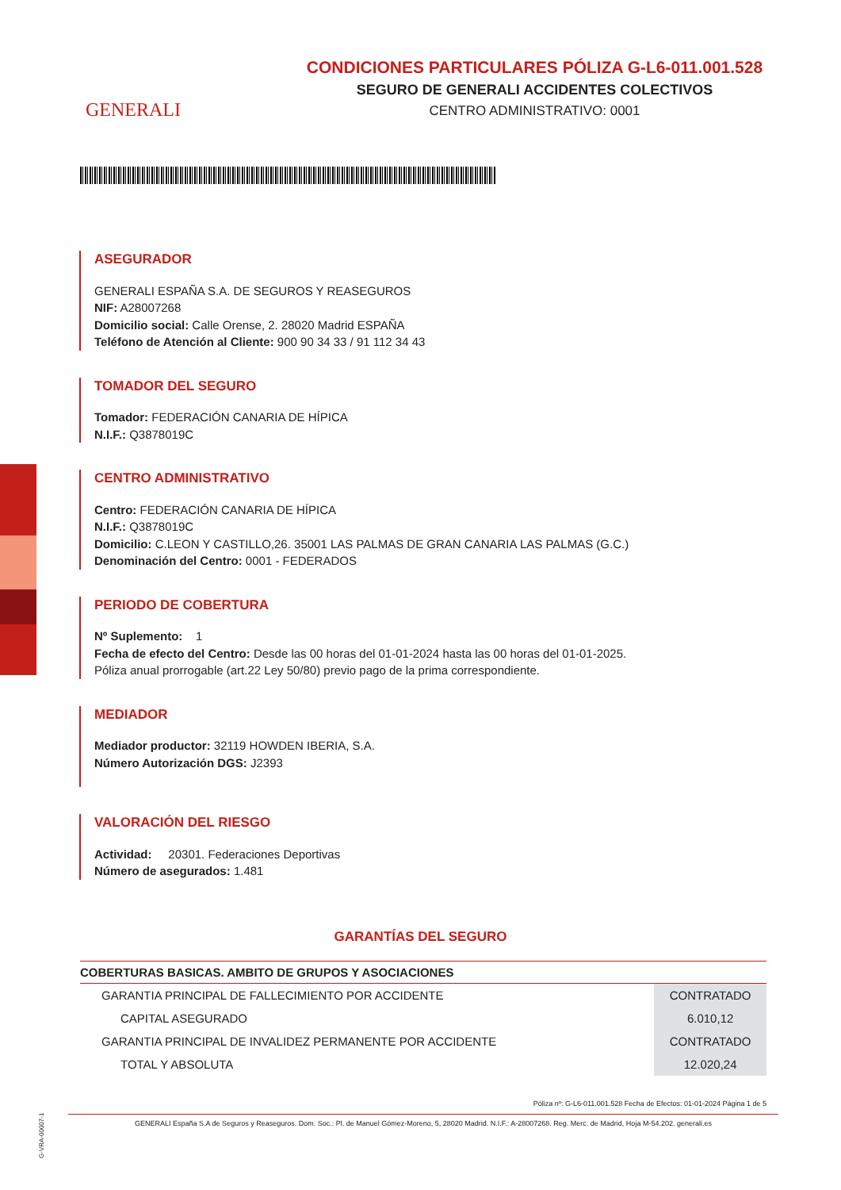GENERALI
CONDICIONES PARTICULARES PÓLIZA G-L6-011.001.528
SEGURO DE GENERALI ACCIDENTES COLECTIVOS
CENTRO ADMINISTRATIVO: 0001
ASEGURADOR
GENERALI ESPAÑA S.A. DE SEGUROS Y REASEGUROS
NIF: A28007268
Domicilio social: Calle Orense, 2. 28020 Madrid ESPAÑA
Teléfono de Atención al Cliente: 900 90 34 33 / 91 112 34 43
TOMADOR DEL SEGURO
Tomador: FEDERACIÓN CANARIA DE HÍPICA
N.I.F.: Q3878019C
CENTRO ADMINISTRATIVO
Centro: FEDERACIÓN CANARIA DE HÍPICA
N.I.F.: Q3878019C
Domicilio: C.LEON Y CASTILLO,26. 35001 LAS PALMAS DE GRAN CANARIA LAS PALMAS (G.C.)
Denominación del Centro: 0001 - FEDERADOS
PERIODO DE COBERTURA
Nº Suplemento: 1
Fecha de efecto del Centro: Desde las 00 horas del 01-01-2024 hasta las 00 horas del 01-01-2025.
Póliza anual prorrogable (art.22 Ley 50/80) previo pago de la prima correspondiente.
MEDIADOR
Mediador productor: 32119 HOWDEN IBERIA, S.A.
Número Autorización DGS: J2393
VALORACIÓN DEL RIESGO
Actividad: 20301. Federaciones Deportivas
Número de asegurados: 1.481
GARANTÍAS DEL SEGURO
| COBERTURAS BASICAS. AMBITO DE GRUPOS Y ASOCIACIONES | |
| --- | --- |
| GARANTIA PRINCIPAL DE FALLECIMIENTO POR ACCIDENTE | CONTRATADO |
| CAPITAL ASEGURADO | 6.010,12 |
| GARANTIA PRINCIPAL DE INVALIDEZ PERMANENTE POR ACCIDENTE | CONTRATADO |
| TOTAL Y ABSOLUTA | 12.020,24 |
Póliza nº: G-L6-011.001.528 Fecha de Efectos: 01-01-2024 Página 1 de 5
GENERALI España S.A de Seguros y Reaseguros. Dom. Soc.: Pl. de Manuel Gómez-Moreno, 5, 28020 Madrid. N.I.F.: A-28007268. Reg. Merc. de Madrid, Hoja M-54.202. generali.es
G-VRA-00007-1